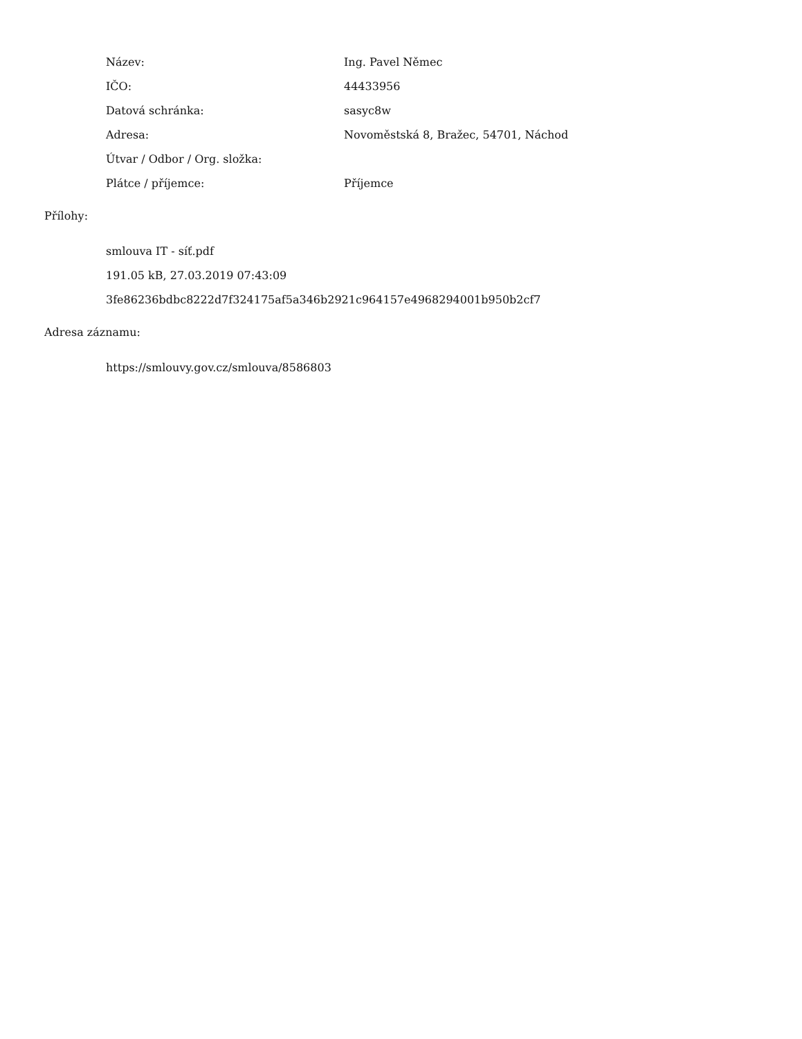| Název: | Ing. Pavel Němec |
| IČO: | 44433956 |
| Datová schránka: | sasyc8w |
| Adresa: | Novoměstská 8, Bražec, 54701, Náchod |
| Útvar / Odbor / Org. složka: | |
| Plátce / příjemce: | Příjemce |
Přílohy:
smlouva IT - síť.pdf
191.05 kB, 27.03.2019 07:43:09
3fe86236bdbc8222d7f324175af5a346b2921c964157e4968294001b950b2cf7
Adresa záznamu:
https://smlouvy.gov.cz/smlouva/8586803